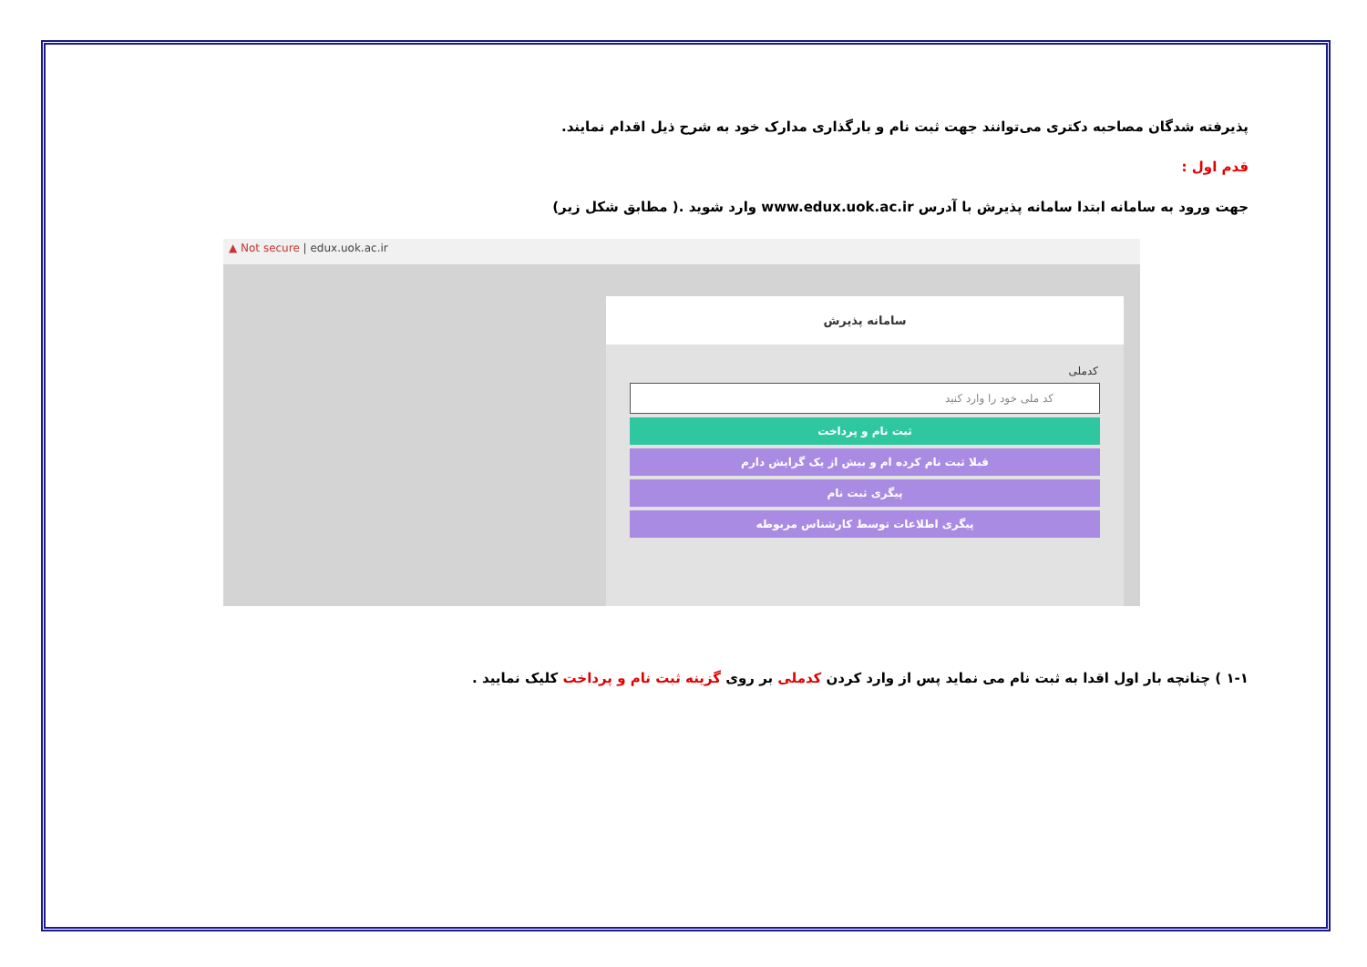پذیرفته شدگان مصاحبه دکتری می‌توانند جهت ثبت نام و بارگذاری مدارک خود به شرح ذیل اقدام نمایند.
قدم اول :
جهت ورود به سامانه ابتدا سامانه پذیرش با آدرس www.edux.uok.ac.ir وارد شوید .( مطابق شکل زیر)
▲ Not secure | edux.uok.ac.ir
سامانه پذیرش
کدملی
کد ملی خود را وارد کنید
ثبت نام و پرداخت
قبلا ثبت نام کرده ام و بیش از یک گرایش دارم
پیگری ثبت نام
پیگری اطلاعات توسط کارشناس مربوطه
۱-۱ ) چنانچه بار اول اقدا به ثبت نام می نماید پس از وارد کردن کدملی بر روی گزینه ثبت نام و پرداخت کلیک نمایید .